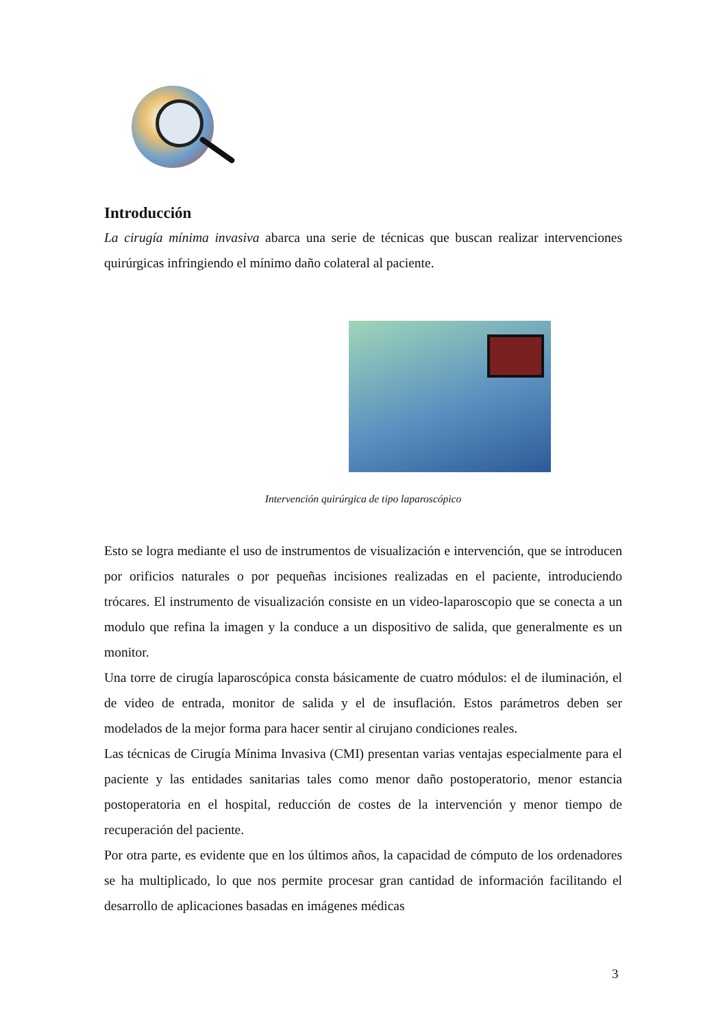Introducción
La cirugía mínima invasiva abarca una serie de técnicas que buscan realizar intervenciones quirúrgicas infringiendo el mínimo daño colateral al paciente.
Intervención quirúrgica de tipo laparoscópico
Esto se logra mediante el uso de instrumentos de visualización e intervención, que se introducen por orificios naturales o por pequeñas incisiones realizadas en el paciente, introduciendo trócares. El instrumento de visualización consiste en un video-laparoscopio que se conecta a un modulo que refina la imagen y la conduce a un dispositivo de salida, que generalmente es un monitor.
Una torre de cirugía laparoscópica consta básicamente de cuatro módulos: el de iluminación, el de video de entrada, monitor de salida y el de insuflación. Estos parámetros deben ser modelados de la mejor forma para hacer sentir al cirujano condiciones reales.
Las técnicas de Cirugía Mínima Invasiva (CMI) presentan varias ventajas especialmente para el paciente y las entidades sanitarias tales como menor daño postoperatorio, menor estancia postoperatoria en el hospital, reducción de costes de la intervención y menor tiempo de recuperación del paciente.
Por otra parte, es evidente que en los últimos años, la capacidad de cómputo de los ordenadores se ha multiplicado, lo que nos permite procesar gran cantidad de información facilitando el desarrollo de aplicaciones basadas en imágenes médicas
3